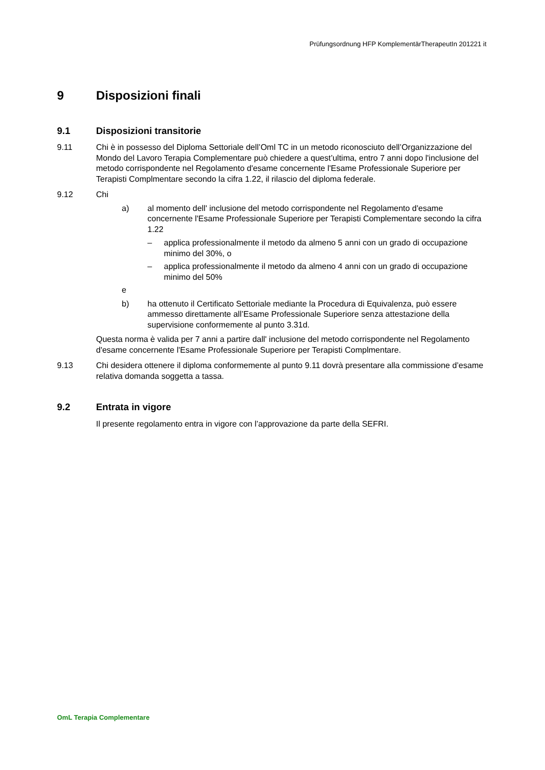Prüfungsordnung HFP KomplementärTherapeutIn 201221 it
9 Disposizioni finali
9.1 Disposizioni transitorie
9.11 Chi è in possesso del Diploma Settoriale dell’Oml TC in un metodo riconosciuto dell’Organizzazione del Mondo del Lavoro Terapia Complementare può chiedere a quest’ultima, entro 7 anni dopo l'inclusione del metodo corrispondente nel Regolamento d'esame concernente l'Esame Professionale Superiore per Terapisti Complmentare secondo la cifra 1.22, il rilascio del diploma federale.
9.12 Chi
a) al momento dell' inclusione del metodo corrispondente nel Regolamento d'esame concernente l'Esame Professionale Superiore per Terapisti Complementare secondo la cifra 1.22
– applica professionalmente il metodo da almeno 5 anni con un grado di occupazione minimo del 30%, o
– applica professionalmente il metodo da almeno 4 anni con un grado di occupazione minimo del 50%
e
b) ha ottenuto il Certificato Settoriale mediante la Procedura di Equivalenza, può essere ammesso direttamente all’Esame Professionale Superiore senza attestazione della supervisione conformemente al punto 3.31d.
Questa norma è valida per 7 anni a partire dall' inclusione del metodo corrispondente nel Regolamento d'esame concernente l'Esame Professionale Superiore per Terapisti Complmentare.
9.13 Chi desidera ottenere il diploma conformemente al punto 9.11 dovrà presentare alla commissione d’esame relativa domanda soggetta a tassa.
9.2 Entrata in vigore
Il presente regolamento entra in vigore con l’approvazione da parte della SEFRI.
OmL Terapia Complementare